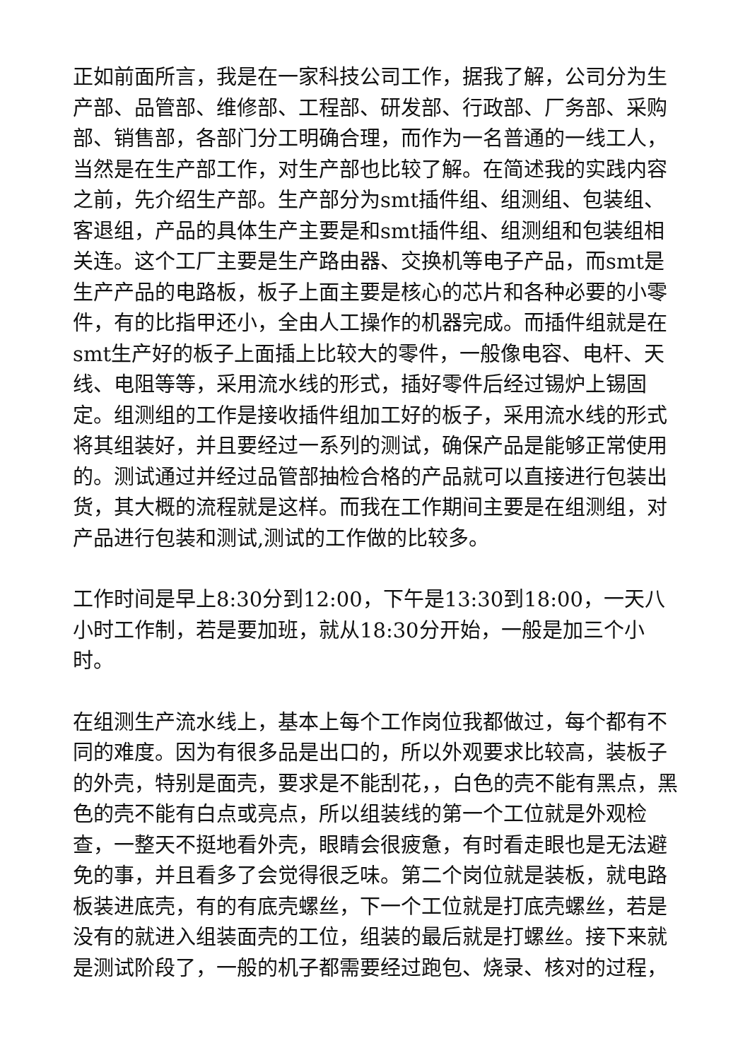正如前面所言，我是在一家科技公司工作，据我了解，公司分为生产部、品管部、维修部、工程部、研发部、行政部、厂务部、采购部、销售部，各部门分工明确合理，而作为一名普通的一线工人，当然是在生产部工作，对生产部也比较了解。在简述我的实践内容之前，先介绍生产部。生产部分为smt插件组、组测组、包装组、客退组，产品的具体生产主要是和smt插件组、组测组和包装组相关连。这个工厂主要是生产路由器、交换机等电子产品，而smt是生产产品的电路板，板子上面主要是核心的芯片和各种必要的小零件，有的比指甲还小，全由人工操作的机器完成。而插件组就是在smt生产好的板子上面插上比较大的零件，一般像电容、电杆、天线、电阻等等，采用流水线的形式，插好零件后经过锡炉上锡固定。组测组的工作是接收插件组加工好的板子，采用流水线的形式将其组装好，并且要经过一系列的测试，确保产品是能够正常使用的。测试通过并经过品管部抽检合格的产品就可以直接进行包装出货，其大概的流程就是这样。而我在工作期间主要是在组测组，对产品进行包装和测试,测试的工作做的比较多。
工作时间是早上8:30分到12:00，下午是13:30到18:00，一天八小时工作制，若是要加班，就从18:30分开始，一般是加三个小时。
在组测生产流水线上，基本上每个工作岗位我都做过，每个都有不同的难度。因为有很多品是出口的，所以外观要求比较高，装板子的外壳，特别是面壳，要求是不能刮花，，白色的壳不能有黑点，黑色的壳不能有白点或亮点，所以组装线的第一个工位就是外观检查，一整天不挺地看外壳，眼睛会很疲惫，有时看走眼也是无法避免的事，并且看多了会觉得很乏味。第二个岗位就是装板，就电路板装进底壳，有的有底壳螺丝，下一个工位就是打底壳螺丝，若是没有的就进入组装面壳的工位，组装的最后就是打螺丝。接下来就是测试阶段了，一般的机子都需要经过跑包、烧录、核对的过程，